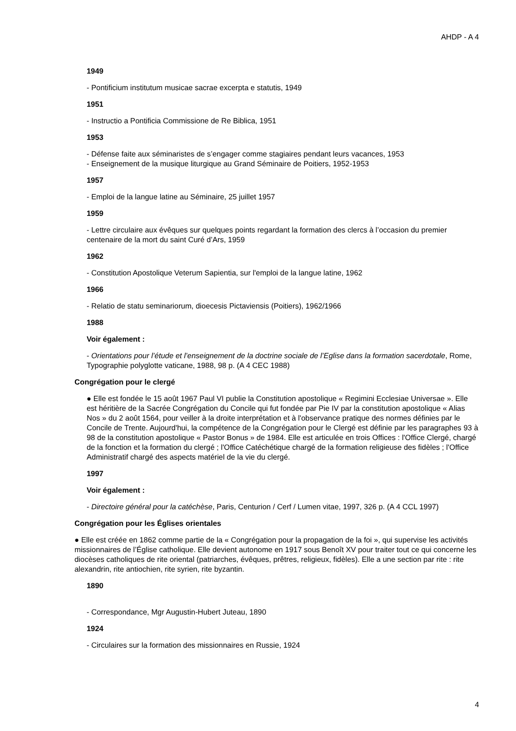AHDP - A 4
1949
- Pontificium institutum musicae sacrae excerpta e statutis, 1949
1951
- Instructio a Pontificia Commissione de Re Biblica, 1951
1953
- Défense faite aux séminaristes de s’engager comme stagiaires pendant leurs vacances, 1953
- Enseignement de la musique liturgique au Grand Séminaire de Poitiers, 1952-1953
1957
- Emploi de la langue latine au Séminaire, 25 juillet 1957
1959
- Lettre circulaire aux évêques sur quelques points regardant la formation des clercs à l’occasion du premier centenaire de la mort du saint Curé d’Ars, 1959
1962
- Constitution Apostolique Veterum Sapientia, sur l'emploi de la langue latine, 1962
1966
- Relatio de statu seminariorum, dioecesis Pictaviensis (Poitiers), 1962/1966
1988
Voir également :
- Orientations pour l’étude et l’enseignement de la doctrine sociale de l’Eglise dans la formation sacerdotale, Rome, Typographie polyglotte vaticane, 1988, 98 p. (A 4 CEC 1988)
Congrégation pour le clergé
● Elle est fondée le 15 août 1967 Paul VI publie la Constitution apostolique « Regimini Ecclesiae Universae ». Elle est héritière de la Sacrée Congrégation du Concile qui fut fondée par Pie IV par la constitution apostolique « Alias Nos » du 2 août 1564, pour veiller à la droite interprétation et à l'observance pratique des normes définies par le Concile de Trente. Aujourd'hui, la compétence de la Congrégation pour le Clergé est définie par les paragraphes 93 à 98 de la constitution apostolique « Pastor Bonus » de 1984. Elle est articulée en trois Offices : l'Office Clergé, chargé de la fonction et la formation du clergé ; l'Office Catéchétique chargé de la formation religieuse des fidèles ; l'Office Administratif chargé des aspects matériel de la vie du clergé.
1997
Voir également :
- Directoire général pour la catéchèse, Paris, Centurion / Cerf / Lumen vitae, 1997, 326 p. (A 4 CCL 1997)
Congrégation pour les Églises orientales
● Elle est créée en 1862 comme partie de la « Congrégation pour la propagation de la foi », qui supervise les activités missionnaires de l’Église catholique. Elle devient autonome en 1917 sous Benoît XV pour traiter tout ce qui concerne les diocèses catholiques de rite oriental (patriarches, évêques, prêtres, religieux, fidèles). Elle a une section par rite : rite alexandrin, rite antiochien, rite syrien, rite byzantin.
1890
- Correspondance, Mgr Augustin-Hubert Juteau, 1890
1924
- Circulaires sur la formation des missionnaires en Russie, 1924
4